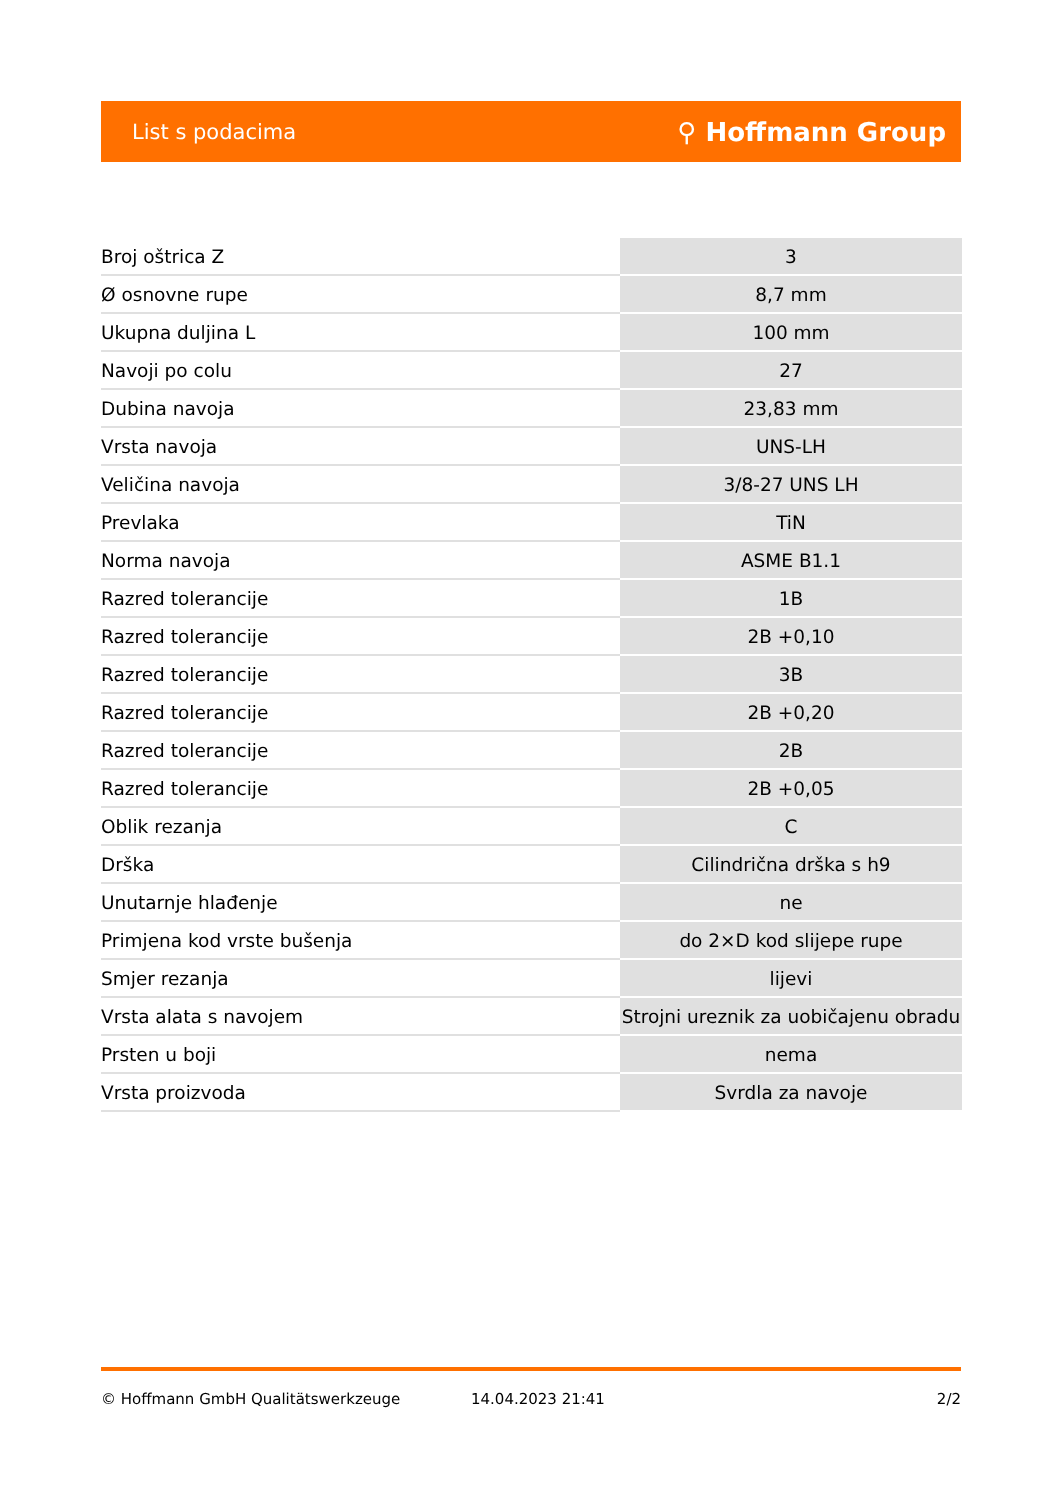List s podacima ⚲ Hoffmann Group
| Broj oštrica Z | 3 |
| Ø osnovne rupe | 8,7 mm |
| Ukupna duljina L | 100 mm |
| Navoji po colu | 27 |
| Dubina navoja | 23,83 mm |
| Vrsta navoja | UNS-LH |
| Veličina navoja | 3/8-27 UNS LH |
| Prevlaka | TiN |
| Norma navoja | ASME B1.1 |
| Razred tolerancije | 1B |
| Razred tolerancije | 2B +0,10 |
| Razred tolerancije | 3B |
| Razred tolerancije | 2B +0,20 |
| Razred tolerancije | 2B |
| Razred tolerancije | 2B +0,05 |
| Oblik rezanja | C |
| Drška | Cilindrična drška s h9 |
| Unutarnje hlađenje | ne |
| Primjena kod vrste bušenja | do 2×D kod slijepe rupe |
| Smjer rezanja | lijevi |
| Vrsta alata s navojem | Strojni ureznik za uobičajenu obradu |
| Prsten u boji | nema |
| Vrsta proizvoda | Svrdla za navoje |
© Hoffmann GmbH Qualitätswerkzeuge 14.04.2023 21:41 2/2